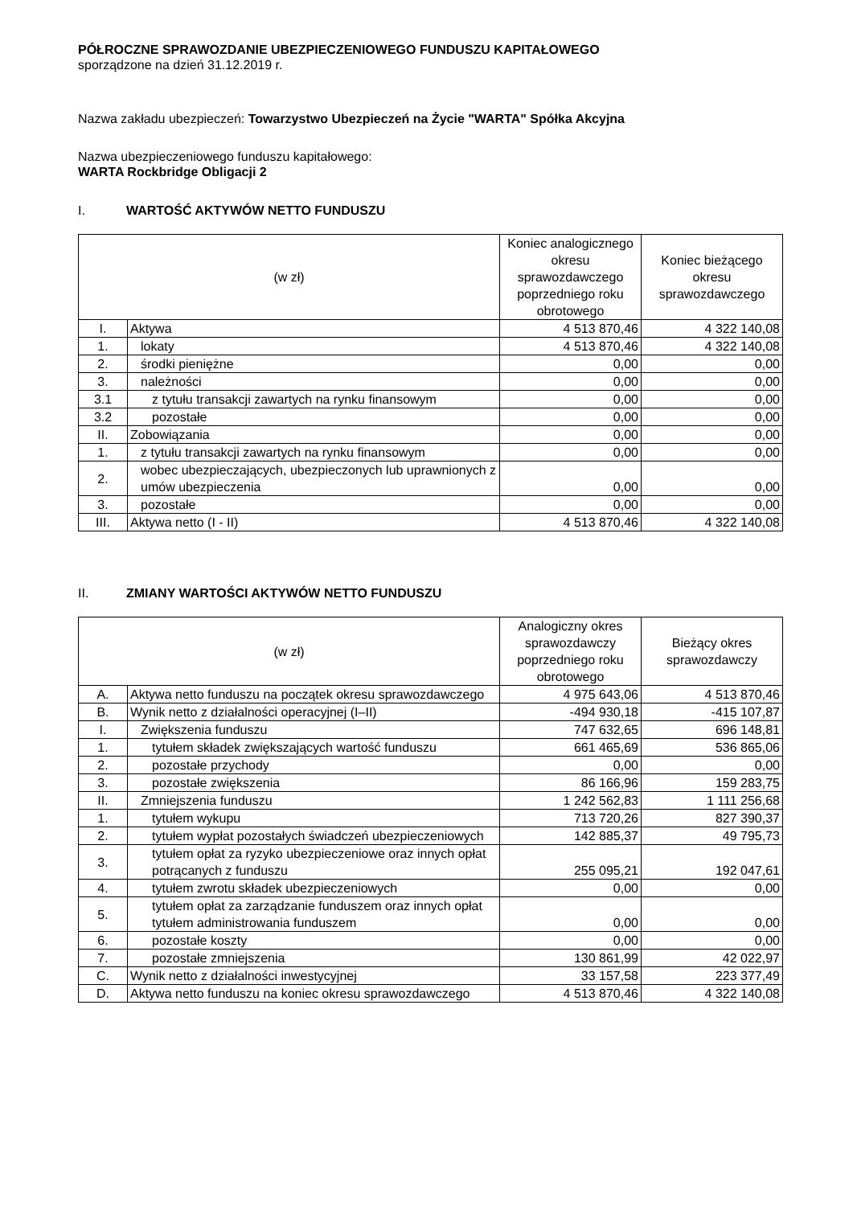PÓŁROCZNE SPRAWOZDANIE UBEZPIECZENIOWEGO FUNDUSZU KAPITAŁOWEGO
sporządzone na dzień 31.12.2019 r.
Nazwa zakładu ubezpieczeń: Towarzystwo Ubezpieczeń na Życie "WARTA" Spółka Akcyjna
Nazwa ubezpieczeniowego funduszu kapitałowego:
WARTA Rockbridge Obligacji 2
I. WARTOŚĆ AKTYWÓW NETTO FUNDUSZU
| (w zł) | | Koniec analogicznego okresu sprawozdawczego poprzedniego roku obrotowego | Koniec bieżącego okresu sprawozdawczego |
| --- | --- | --- | --- |
| I. | Aktywa | 4 513 870,46 | 4 322 140,08 |
| 1. | lokaty | 4 513 870,46 | 4 322 140,08 |
| 2. | środki pieniężne | 0,00 | 0,00 |
| 3. | należności | 0,00 | 0,00 |
| 3.1 | z tytułu transakcji zawartych na rynku finansowym | 0,00 | 0,00 |
| 3.2 | pozostałe | 0,00 | 0,00 |
| II. | Zobowiązania | 0,00 | 0,00 |
| 1. | z tytułu transakcji zawartych na rynku finansowym | 0,00 | 0,00 |
| 2. | wobec ubezpieczających, ubezpieczonych lub uprawnionych z umów ubezpieczenia | 0,00 | 0,00 |
| 3. | pozostałe | 0,00 | 0,00 |
| III. | Aktywa netto (I - II) | 4 513 870,46 | 4 322 140,08 |
II. ZMIANY WARTOŚCI AKTYWÓW NETTO FUNDUSZU
| (w zł) | | Analogiczny okres sprawozdawczy poprzedniego roku obrotowego | Bieżący okres sprawozdawczy |
| --- | --- | --- | --- |
| A. | Aktywa netto funduszu na początek okresu sprawozdawczego | 4 975 643,06 | 4 513 870,46 |
| B. | Wynik netto z działalności operacyjnej (I–II) | -494 930,18 | -415 107,87 |
| I. | Zwiększenia funduszu | 747 632,65 | 696 148,81 |
| 1. | tytułem składek zwiększających wartość funduszu | 661 465,69 | 536 865,06 |
| 2. | pozostałe przychody | 0,00 | 0,00 |
| 3. | pozostałe zwiększenia | 86 166,96 | 159 283,75 |
| II. | Zmniejszenia funduszu | 1 242 562,83 | 1 111 256,68 |
| 1. | tytułem wykupu | 713 720,26 | 827 390,37 |
| 2. | tytułem wypłat pozostałych świadczeń ubezpieczeniowych | 142 885,37 | 49 795,73 |
| 3. | tytułem opłat za ryzyko ubezpieczeniowe oraz innych opłat potrącanych z funduszu | 255 095,21 | 192 047,61 |
| 4. | tytułem zwrotu składek ubezpieczeniowych | 0,00 | 0,00 |
| 5. | tytułem opłat za zarządzanie funduszem oraz innych opłat tytułem administrowania funduszem | 0,00 | 0,00 |
| 6. | pozostałe koszty | 0,00 | 0,00 |
| 7. | pozostałe zmniejszenia | 130 861,99 | 42 022,97 |
| C. | Wynik netto z działalności inwestycyjnej | 33 157,58 | 223 377,49 |
| D. | Aktywa netto funduszu na koniec okresu sprawozdawczego | 4 513 870,46 | 4 322 140,08 |